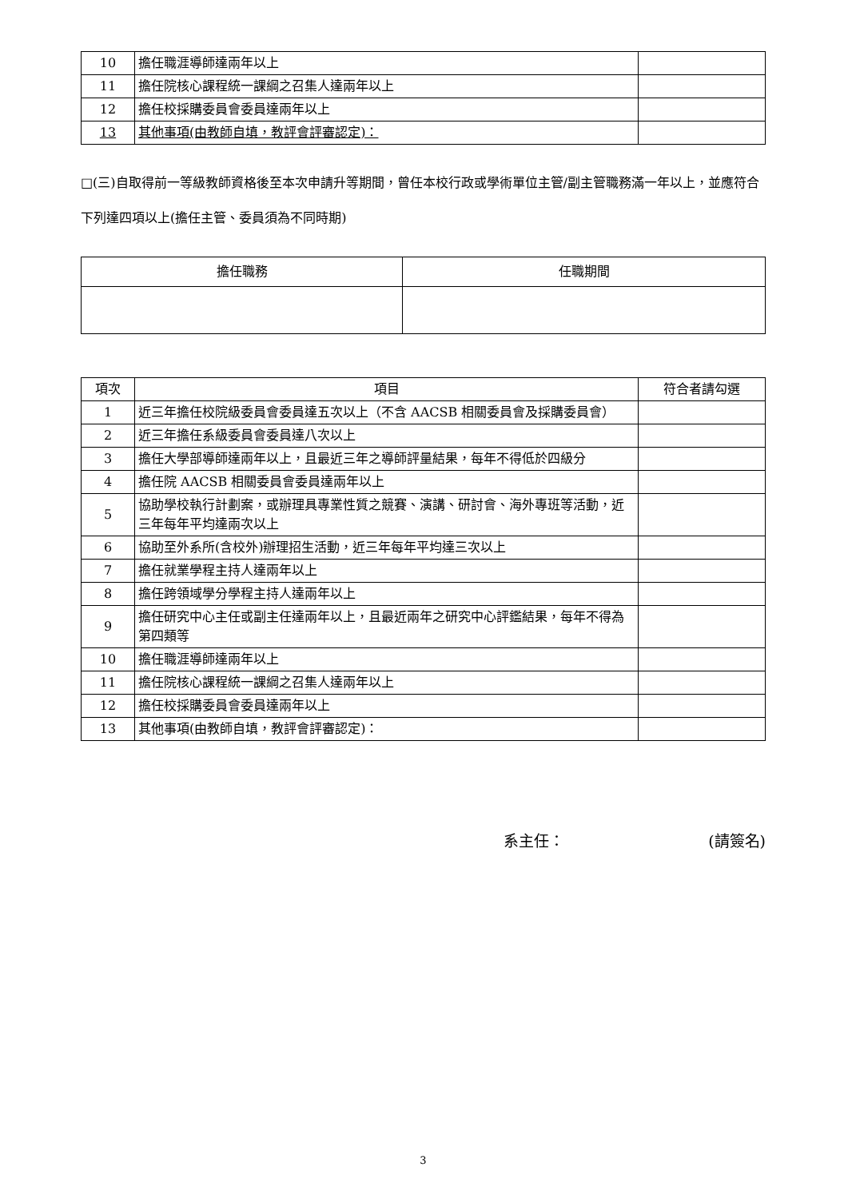| 10 | 擔任職涯導師達兩年以上 | |
| 11 | 擔任院核心課程統一課綱之召集人達兩年以上 | |
| 12 | 擔任校採購委員會委員達兩年以上 | |
| 13 | 其他事項(由教師自填，教評會評審認定)： | |
□(三)自取得前一等級教師資格後至本次申請升等期間，曾任本校行政或學術單位主管/副主管職務滿一年以上，並應符合下列達四項以上(擔任主管、委員須為不同時期)
| 擔任職務 | 任職期間 |
| --- | --- |
| 項次 | 項目 | 符合者請勾選 |
| --- | --- | --- |
| 1 | 近三年擔任校院級委員會委員達五次以上（不含 AACSB 相關委員會及採購委員會） | |
| 2 | 近三年擔任系級委員會委員達八次以上 | |
| 3 | 擔任大學部導師達兩年以上，且最近三年之導師評量結果，每年不得低於四級分 | |
| 4 | 擔任院 AACSB 相關委員會委員達兩年以上 | |
| 5 | 協助學校執行計劃案，或辦理具專業性質之競賽、演講、研討會、海外專班等活動，近三年每年平均達兩次以上 | |
| 6 | 協助至外系所(含校外)辦理招生活動，近三年每年平均達三次以上 | |
| 7 | 擔任就業學程主持人達兩年以上 | |
| 8 | 擔任跨領域學分學程主持人達兩年以上 | |
| 9 | 擔任研究中心主任或副主任達兩年以上，且最近兩年之研究中心評鑑結果，每年不得為第四類等 | |
| 10 | 擔任職涯導師達兩年以上 | |
| 11 | 擔任院核心課程統一課綱之召集人達兩年以上 | |
| 12 | 擔任校採購委員會委員達兩年以上 | |
| 13 | 其他事項(由教師自填，教評會評審認定)： | |
系主任： (請簽名)
3